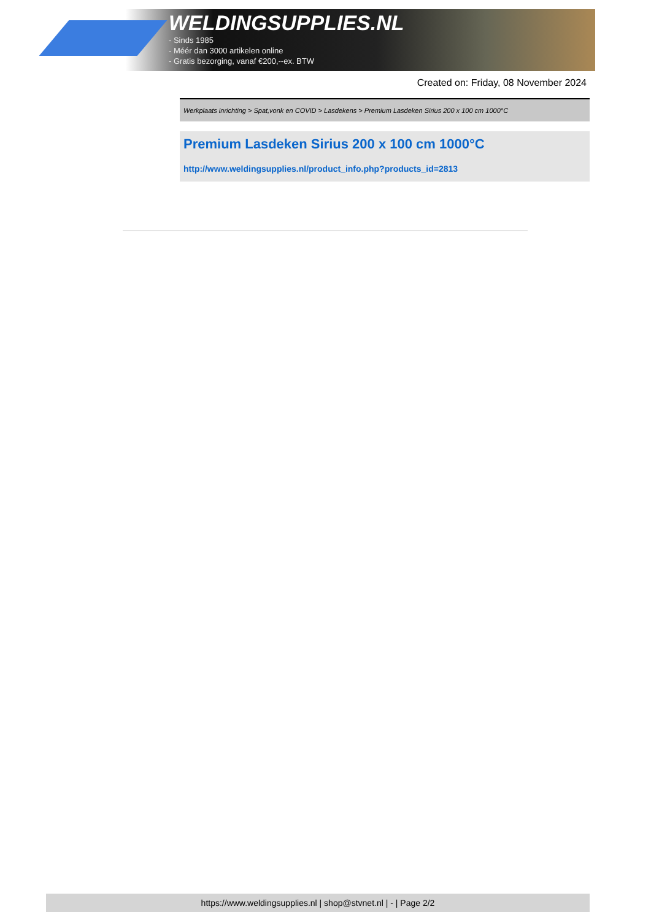WELDINGSUPPLIES.NL
- Sinds 1985
- Méér dan 3000 artikelen online
- Gratis bezorging, vanaf €200,--ex. BTW
Created on: Friday, 08 November 2024
Werkplaats inrichting > Spat,vonk en COVID > Lasdekens > Premium Lasdeken Sirius 200 x 100 cm 1000°C
Premium Lasdeken Sirius 200 x 100 cm 1000°C
http://www.weldingsupplies.nl/product_info.php?products_id=2813
https://www.weldingsupplies.nl | shop@stvnet.nl | - | Page 2/2